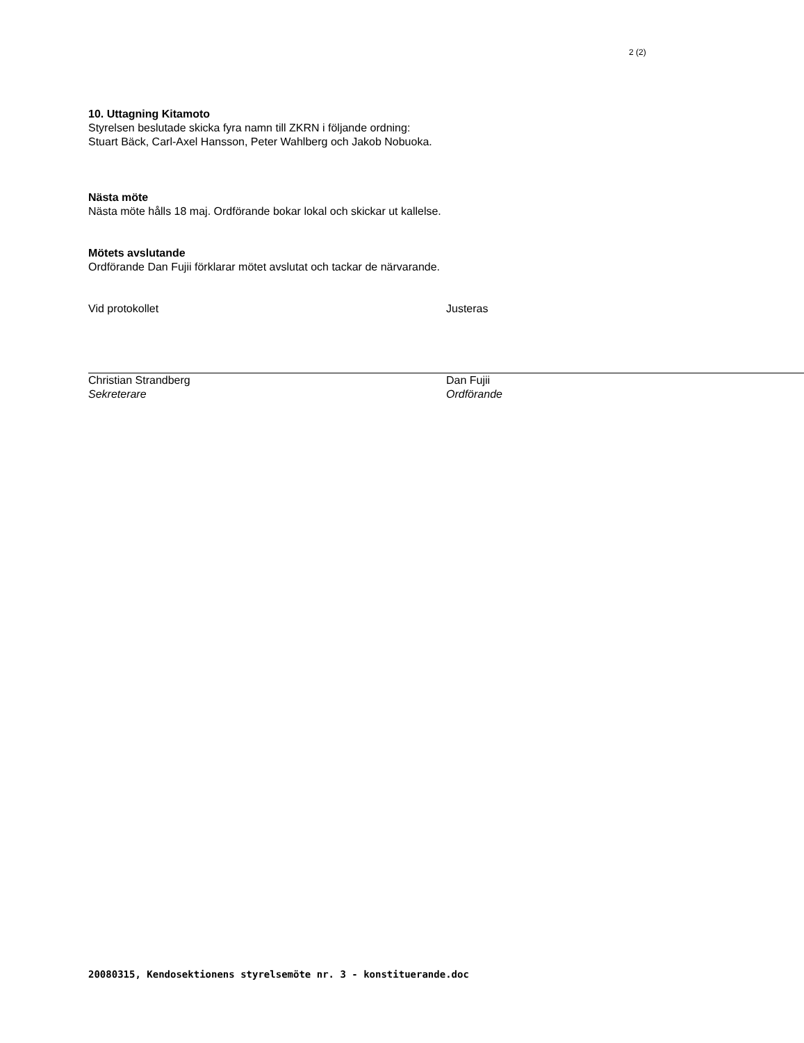2 (2)
10. Uttagning Kitamoto
Styrelsen beslutade skicka fyra namn till ZKRN i följande ordning:
Stuart Bäck, Carl-Axel Hansson, Peter Wahlberg och Jakob Nobuoka.
Nästa möte
Nästa möte hålls 18 maj. Ordförande bokar lokal och skickar ut kallelse.
Mötets avslutande
Ordförande Dan Fujii förklarar mötet avslutat och tackar de närvarande.
Vid protokollet
Christian Strandberg
Sekreterare
Justeras
Dan Fujii
Ordförande
20080315, Kendosektionens styrelsemöte nr. 3 - konstituerande.doc